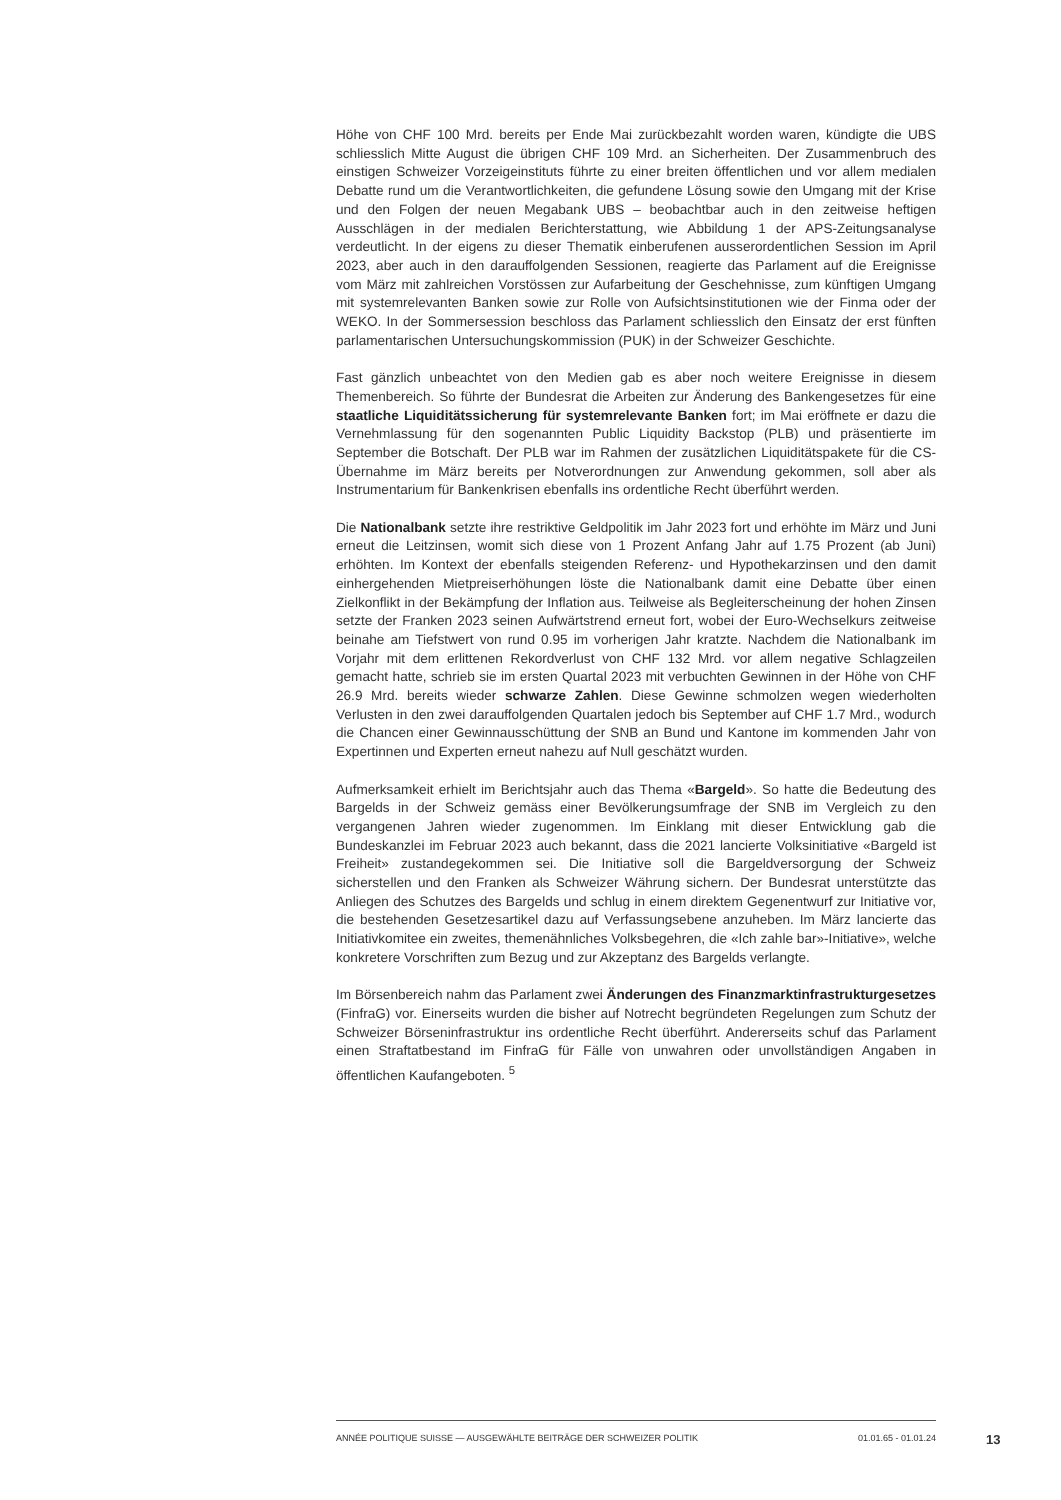Höhe von CHF 100 Mrd. bereits per Ende Mai zurückbezahlt worden waren, kündigte die UBS schliesslich Mitte August die übrigen CHF 109 Mrd. an Sicherheiten. Der Zusammenbruch des einstigen Schweizer Vorzeigeinstituts führte zu einer breiten öffentlichen und vor allem medialen Debatte rund um die Verantwortlichkeiten, die gefundene Lösung sowie den Umgang mit der Krise und den Folgen der neuen Megabank UBS – beobachtbar auch in den zeitweise heftigen Ausschlägen in der medialen Berichterstattung, wie Abbildung 1 der APS-Zeitungsanalyse verdeutlicht. In der eigens zu dieser Thematik einberufenen ausserordentlichen Session im April 2023, aber auch in den darauffolgenden Sessionen, reagierte das Parlament auf die Ereignisse vom März mit zahlreichen Vorstössen zur Aufarbeitung der Geschehnisse, zum künftigen Umgang mit systemrelevanten Banken sowie zur Rolle von Aufsichtsinstitutionen wie der Finma oder der WEKO. In der Sommersession beschloss das Parlament schliesslich den Einsatz der erst fünften parlamentarischen Untersuchungskommission (PUK) in der Schweizer Geschichte.
Fast gänzlich unbeachtet von den Medien gab es aber noch weitere Ereignisse in diesem Themenbereich. So führte der Bundesrat die Arbeiten zur Änderung des Bankengesetzes für eine staatliche Liquiditätssicherung für systemrelevante Banken fort; im Mai eröffnete er dazu die Vernehmlassung für den sogenannten Public Liquidity Backstop (PLB) und präsentierte im September die Botschaft. Der PLB war im Rahmen der zusätzlichen Liquiditätspakete für die CS-Übernahme im März bereits per Notverordnungen zur Anwendung gekommen, soll aber als Instrumentarium für Bankenkrisen ebenfalls ins ordentliche Recht überführt werden.
Die Nationalbank setzte ihre restriktive Geldpolitik im Jahr 2023 fort und erhöhte im März und Juni erneut die Leitzinsen, womit sich diese von 1 Prozent Anfang Jahr auf 1.75 Prozent (ab Juni) erhöhten. Im Kontext der ebenfalls steigenden Referenz- und Hypothekarzinsen und den damit einhergehenden Mietpreiserhöhungen löste die Nationalbank damit eine Debatte über einen Zielkonflikt in der Bekämpfung der Inflation aus. Teilweise als Begleiterscheinung der hohen Zinsen setzte der Franken 2023 seinen Aufwärtstrend erneut fort, wobei der Euro-Wechselkurs zeitweise beinahe am Tiefstwert von rund 0.95 im vorherigen Jahr kratzte. Nachdem die Nationalbank im Vorjahr mit dem erlittenen Rekordverlust von CHF 132 Mrd. vor allem negative Schlagzeilen gemacht hatte, schrieb sie im ersten Quartal 2023 mit verbuchten Gewinnen in der Höhe von CHF 26.9 Mrd. bereits wieder schwarze Zahlen. Diese Gewinne schmolzen wegen wiederholten Verlusten in den zwei darauffolgenden Quartalen jedoch bis September auf CHF 1.7 Mrd., wodurch die Chancen einer Gewinnausschüttung der SNB an Bund und Kantone im kommenden Jahr von Expertinnen und Experten erneut nahezu auf Null geschätzt wurden.
Aufmerksamkeit erhielt im Berichtsjahr auch das Thema «Bargeld». So hatte die Bedeutung des Bargelds in der Schweiz gemäss einer Bevölkerungsumfrage der SNB im Vergleich zu den vergangenen Jahren wieder zugenommen. Im Einklang mit dieser Entwicklung gab die Bundeskanzlei im Februar 2023 auch bekannt, dass die 2021 lancierte Volksinitiative «Bargeld ist Freiheit» zustandegekommen sei. Die Initiative soll die Bargeldversorgung der Schweiz sicherstellen und den Franken als Schweizer Währung sichern. Der Bundesrat unterstützte das Anliegen des Schutzes des Bargelds und schlug in einem direktem Gegenentwurf zur Initiative vor, die bestehenden Gesetzesartikel dazu auf Verfassungsebene anzuheben. Im März lancierte das Initiativkomitee ein zweites, themenähnliches Volksbegehren, die «Ich zahle bar»-Initiative», welche konkretere Vorschriften zum Bezug und zur Akzeptanz des Bargelds verlangte.
Im Börsenbereich nahm das Parlament zwei Änderungen des Finanzmarktinfrastrukturgesetzes (FinfraG) vor. Einerseits wurden die bisher auf Notrecht begründeten Regelungen zum Schutz der Schweizer Börseninfrastruktur ins ordentliche Recht überführt. Andererseits schuf das Parlament einen Straftatbestand im FinfraG für Fälle von unwahren oder unvollständigen Angaben in öffentlichen Kaufangeboten. <sup>5</sup>
ANNÉE POLITIQUE SUISSE — AUSGEWÄHLTE BEITRÄGE DER SCHWEIZER POLITIK 01.01.65 - 01.01.24
13